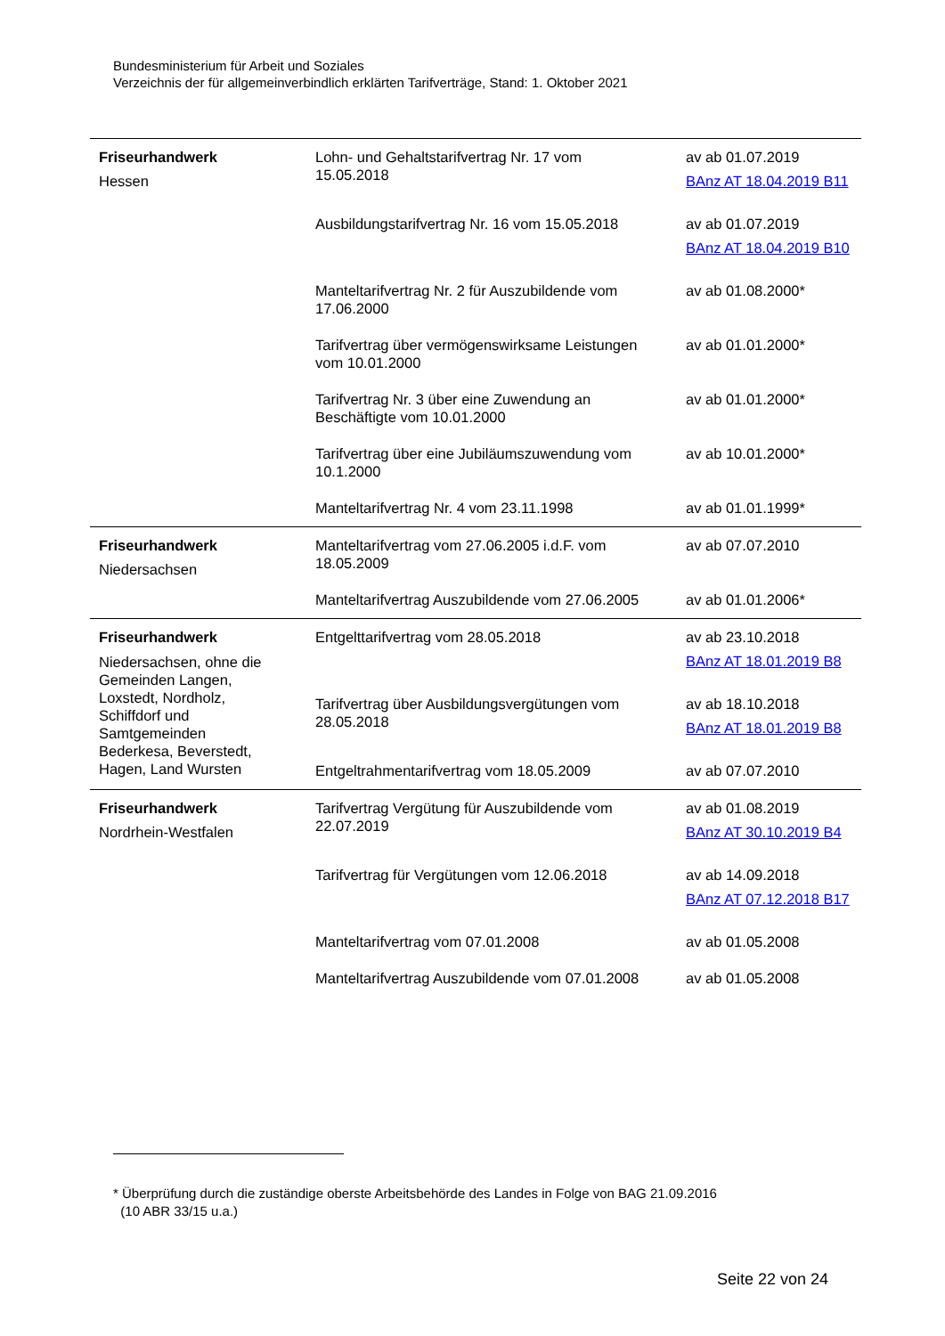Bundesministerium für Arbeit und Soziales
Verzeichnis der für allgemeinverbindlich erklärten Tarifverträge, Stand: 1. Oktober 2021
| Friseurhandwerk Hessen | Lohn- und Gehaltstarifvertrag Nr. 17 vom 15.05.2018 | av ab 01.07.2019 BAnz AT 18.04.2019 B11 |
| | Ausbildungstarifvertrag Nr. 16 vom 15.05.2018 | av ab 01.07.2019 BAnz AT 18.04.2019 B10 |
| | Manteltarifvertrag Nr. 2 für Auszubildende vom 17.06.2000 | av ab 01.08.2000* |
| | Tarifvertrag über vermögenswirksame Leistungen vom 10.01.2000 | av ab 01.01.2000* |
| | Tarifvertrag Nr. 3 über eine Zuwendung an Beschäftigte vom 10.01.2000 | av ab 01.01.2000* |
| | Tarifvertrag über eine Jubiläumszuwendung vom 10.1.2000 | av ab 10.01.2000* |
| | Manteltarifvertrag Nr. 4 vom 23.11.1998 | av ab 01.01.1999* |
| Friseurhandwerk Niedersachsen | Manteltarifvertrag vom 27.06.2005 i.d.F. vom 18.05.2009 | av ab 07.07.2010 |
| | Manteltarifvertrag Auszubildende vom 27.06.2005 | av ab 01.01.2006* |
| Friseurhandwerk Niedersachsen, ohne die Gemeinden Langen, Loxstedt, Nordholz, Schiffdorf und Samtgemeinden Bederkesa, Beverstedt, Hagen, Land Wursten | Entgelttarifvertrag vom 28.05.2018 | av ab 23.10.2018 BAnz AT 18.01.2019 B8 |
| | Tarifvertrag über Ausbildungsvergütungen vom 28.05.2018 | av ab 18.10.2018 BAnz AT 18.01.2019 B8 |
| | Entgeltrahmentarifvertrag vom 18.05.2009 | av ab 07.07.2010 |
| Friseurhandwerk Nordrhein-Westfalen | Tarifvertrag Vergütung für Auszubildende vom 22.07.2019 | av ab 01.08.2019 BAnz AT 30.10.2019 B4 |
| | Tarifvertrag für Vergütungen vom 12.06.2018 | av ab 14.09.2018 BAnz AT 07.12.2018 B17 |
| | Manteltarifvertrag vom 07.01.2008 | av ab 01.05.2008 |
| | Manteltarifvertrag Auszubildende vom 07.01.2008 | av ab 01.05.2008 |
* Überprüfung durch die zuständige oberste Arbeitsbehörde des Landes in Folge von BAG 21.09.2016
(10 ABR 33/15 u.a.)
Seite 22 von 24